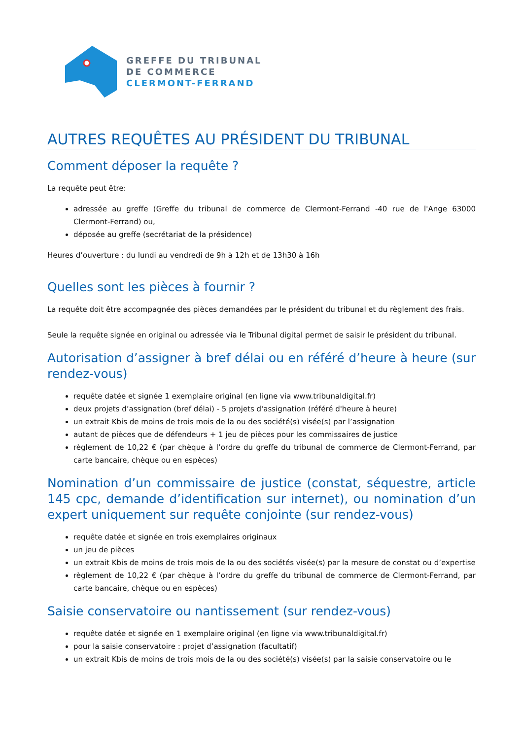GREFFE DU TRIBUNAL
DE COMMERCE
CLERMONT-FERRAND
AUTRES REQUÊTES AU PRÉSIDENT DU TRIBUNAL
Comment déposer la requête ?
La requête peut être:
adressée au greffe (Greffe du tribunal de commerce de Clermont-Ferrand -40 rue de l'Ange 63000 Clermont-Ferrand) ou,
déposée au greffe (secrétariat de la présidence)
Heures d’ouverture : du lundi au vendredi de 9h à 12h et de 13h30 à 16h
Quelles sont les pièces à fournir ?
La requête doit être accompagnée des pièces demandées par le président du tribunal et du règlement des frais.
Seule la requête signée en original ou adressée via le Tribunal digital permet de saisir le président du tribunal.
Autorisation d’assigner à bref délai ou en référé d’heure à heure (sur rendez-vous)
requête datée et signée 1 exemplaire original (en ligne via www.tribunaldigital.fr)
deux projets d’assignation (bref délai) - 5 projets d'assignation (référé d'heure à heure)
un extrait Kbis de moins de trois mois de la ou des société(s) visée(s) par l’assignation
autant de pièces que de défendeurs + 1 jeu de pièces pour les commissaires de justice
règlement de 10,22 € (par chèque à l’ordre du greffe du tribunal de commerce de Clermont-Ferrand, par carte bancaire, chèque ou en espèces)
Nomination d’un commissaire de justice (constat, séquestre, article 145 cpc, demande d’identification sur internet), ou nomination d’un expert uniquement sur requête conjointe (sur rendez-vous)
requête datée et signée en trois exemplaires originaux
un jeu de pièces
un extrait Kbis de moins de trois mois de la ou des sociétés visée(s) par la mesure de constat ou d’expertise
règlement de 10,22 € (par chèque à l’ordre du greffe du tribunal de commerce de Clermont-Ferrand, par carte bancaire, chèque ou en espèces)
Saisie conservatoire ou nantissement (sur rendez-vous)
requête datée et signée en 1 exemplaire original (en ligne via www.tribunaldigital.fr)
pour la saisie conservatoire : projet d’assignation (facultatif)
un extrait Kbis de moins de trois mois de la ou des société(s) visée(s) par la saisie conservatoire ou le